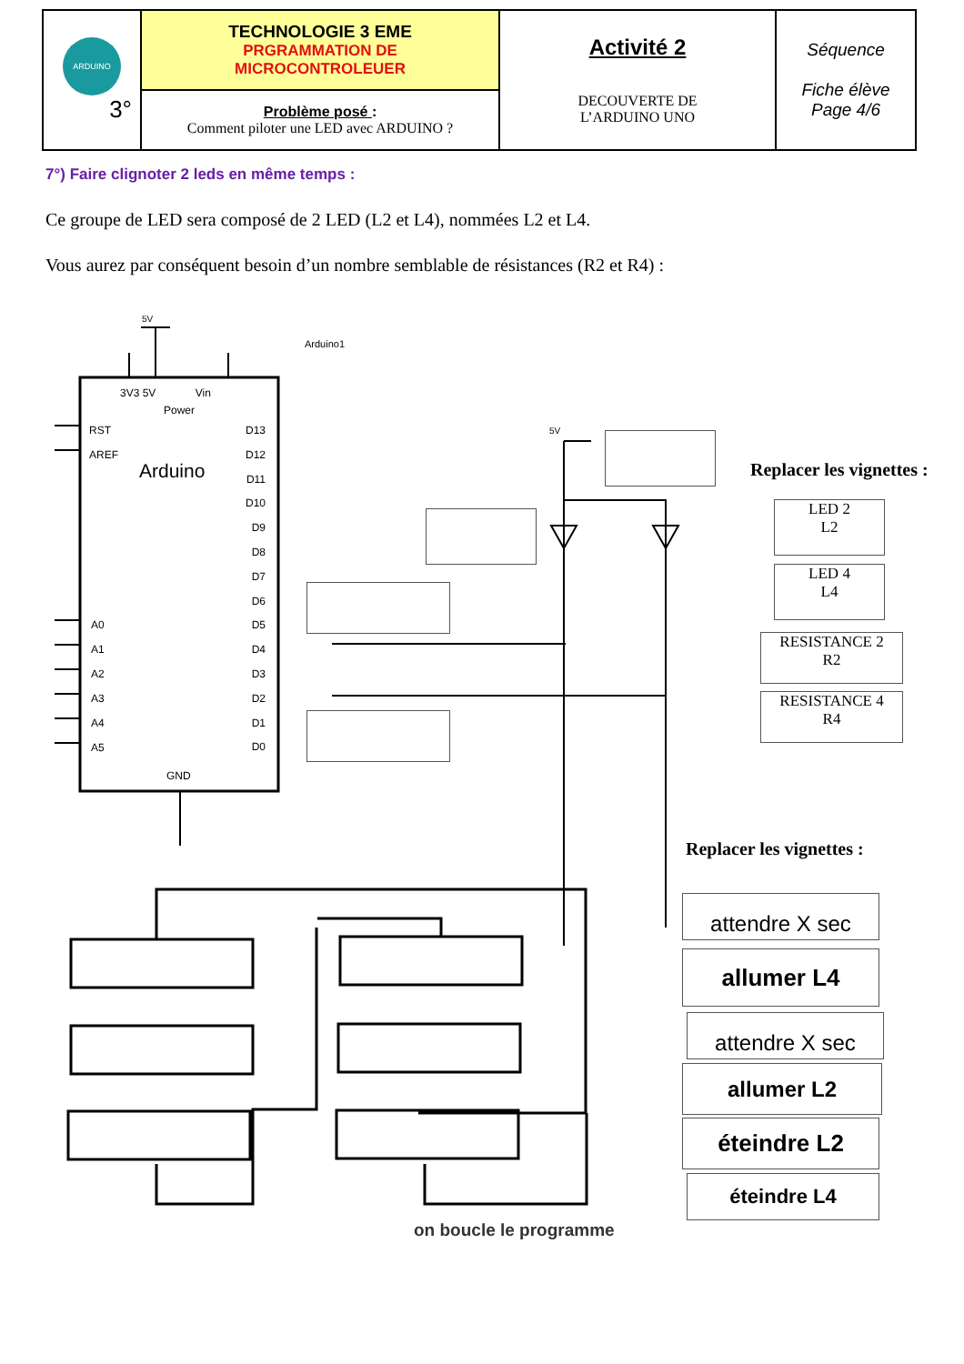| ARDUINO 3° | TECHNOLOGIE 3 EME PRGRAMMATION DE MICROCONTROLEUER | Activité 2 DECOUVERTE DE L’ARDUINO UNO | Séquence Fiche élève Page 4/6 |
| | Problème posé : Comment piloter une LED avec ARDUINO ? | | |
7°) Faire clignoter 2 leds en même temps :
Ce groupe de LED sera composé de 2 LED (L2 et L4), nommées L2 et L4.
Vous aurez par conséquent besoin d’un nombre semblable de résistances (R2 et R4) :
5V
Arduino1
3V3 5V Vin
Power
RST
AREF
Arduino
D13 D12 D11 D10 D9 D8 D7 D6 D5 D4 D3 D2 D1 D0
A0
A1
A2
A3
A4
A5
GND
5V
Replacer les vignettes :
LED 2
L2
LED 4
L4
RESISTANCE 2
R2
RESISTANCE 4
R4
Replacer les vignettes :
attendre X sec
allumer L4
attendre X sec
allumer L2
éteindre L2
éteindre L4
on boucle le programme